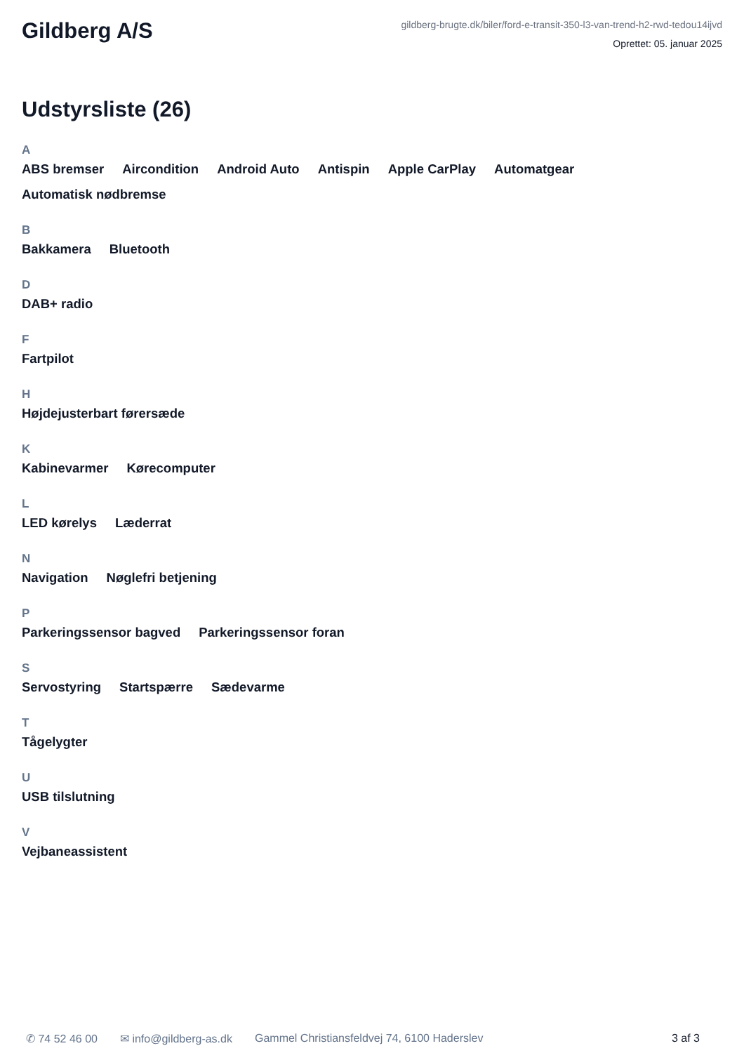Gildberg A/S
gildberg-brugte.dk/biler/ford-e-transit-350-l3-van-trend-h2-rwd-tedou14ijvd
Oprettet: 05. januar 2025
Udstyrsliste (26)
A
ABS bremser Aircondition Android Auto Antispin Apple CarPlay Automatgear Automatisk nødbremse
B
Bakkamera Bluetooth
D
DAB+ radio
F
Fartpilot
H
Højdejusterbart førersæde
K
Kabinevarmer Kørecomputer
L
LED kørelys Læderrat
N
Navigation Nøglefri betjening
P
Parkeringssensor bagved Parkeringssensor foran
S
Servostyring Startspærre Sædevarme
T
Tågelygter
U
USB tilslutning
V
Vejbaneassistent
✆ 74 52 46 00 ✉ info@gildberg-as.dk Gammel Christiansfeldvej 74, 6100 Haderslev 3 af 3